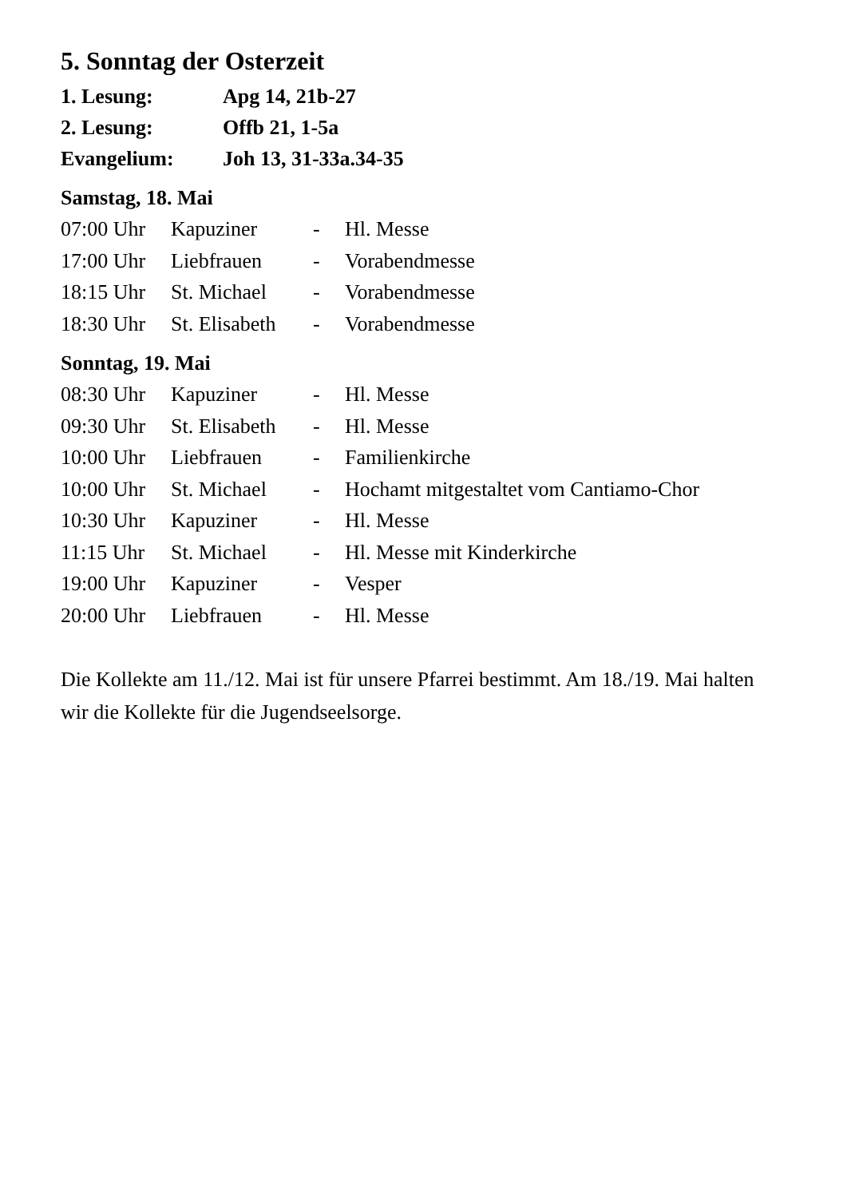5. Sonntag der Osterzeit
1. Lesung: Apg 14, 21b-27
2. Lesung: Offb 21, 1-5a
Evangelium: Joh 13, 31-33a.34-35
Samstag, 18. Mai
| 07:00 Uhr | Kapuziner | - | Hl. Messe |
| 17:00 Uhr | Liebfrauen | - | Vorabendmesse |
| 18:15 Uhr | St. Michael | - | Vorabendmesse |
| 18:30 Uhr | St. Elisabeth | - | Vorabendmesse |
Sonntag, 19. Mai
| 08:30 Uhr | Kapuziner | - | Hl. Messe |
| 09:30 Uhr | St. Elisabeth | - | Hl. Messe |
| 10:00 Uhr | Liebfrauen | - | Familienkirche |
| 10:00 Uhr | St. Michael | - | Hochamt mitgestaltet vom Cantiamo-Chor |
| 10:30 Uhr | Kapuziner | - | Hl. Messe |
| 11:15 Uhr | St. Michael | - | Hl. Messe mit Kinderkirche |
| 19:00 Uhr | Kapuziner | - | Vesper |
| 20:00 Uhr | Liebfrauen | - | Hl. Messe |
Die Kollekte am 11./12. Mai ist für unsere Pfarrei bestimmt. Am 18./19. Mai halten wir die Kollekte für die Jugendseelsorge.